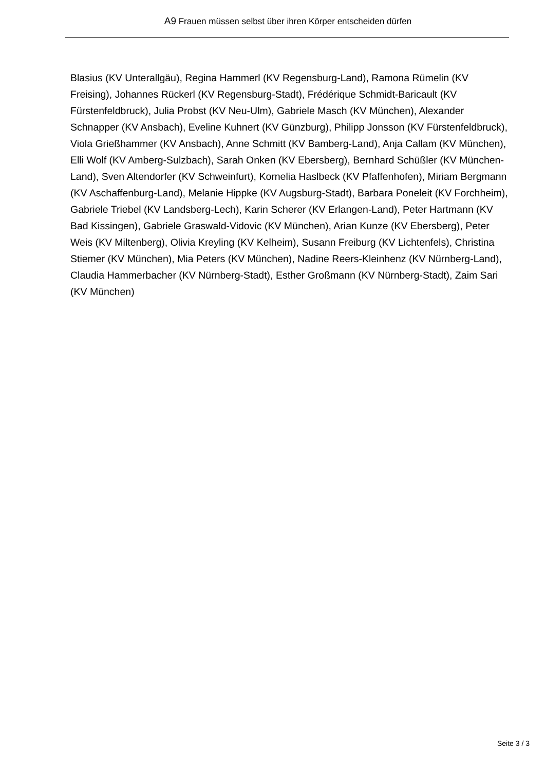A9 Frauen müssen selbst über ihren Körper entscheiden dürfen
Blasius (KV Unterallgäu), Regina Hammerl (KV Regensburg-Land), Ramona Rümelin (KV Freising), Johannes Rückerl (KV Regensburg-Stadt), Frédérique Schmidt-Baricault (KV Fürstenfeldbruck), Julia Probst (KV Neu-Ulm), Gabriele Masch (KV München), Alexander Schnapper (KV Ansbach), Eveline Kuhnert (KV Günzburg), Philipp Jonsson (KV Fürstenfeldbruck), Viola Grießhammer (KV Ansbach), Anne Schmitt (KV Bamberg-Land), Anja Callam (KV München), Elli Wolf (KV Amberg-Sulzbach), Sarah Onken (KV Ebersberg), Bernhard Schüßler (KV München-Land), Sven Altendorfer (KV Schweinfurt), Kornelia Haslbeck (KV Pfaffenhofen), Miriam Bergmann (KV Aschaffenburg-Land), Melanie Hippke (KV Augsburg-Stadt), Barbara Poneleit (KV Forchheim), Gabriele Triebel (KV Landsberg-Lech), Karin Scherer (KV Erlangen-Land), Peter Hartmann (KV Bad Kissingen), Gabriele Graswald-Vidovic (KV München), Arian Kunze (KV Ebersberg), Peter Weis (KV Miltenberg), Olivia Kreyling (KV Kelheim), Susann Freiburg (KV Lichtenfels), Christina Stiemer (KV München), Mia Peters (KV München), Nadine Reers-Kleinhenz (KV Nürnberg-Land), Claudia Hammerbacher (KV Nürnberg-Stadt), Esther Großmann (KV Nürnberg-Stadt), Zaim Sari (KV München)
Seite 3 / 3